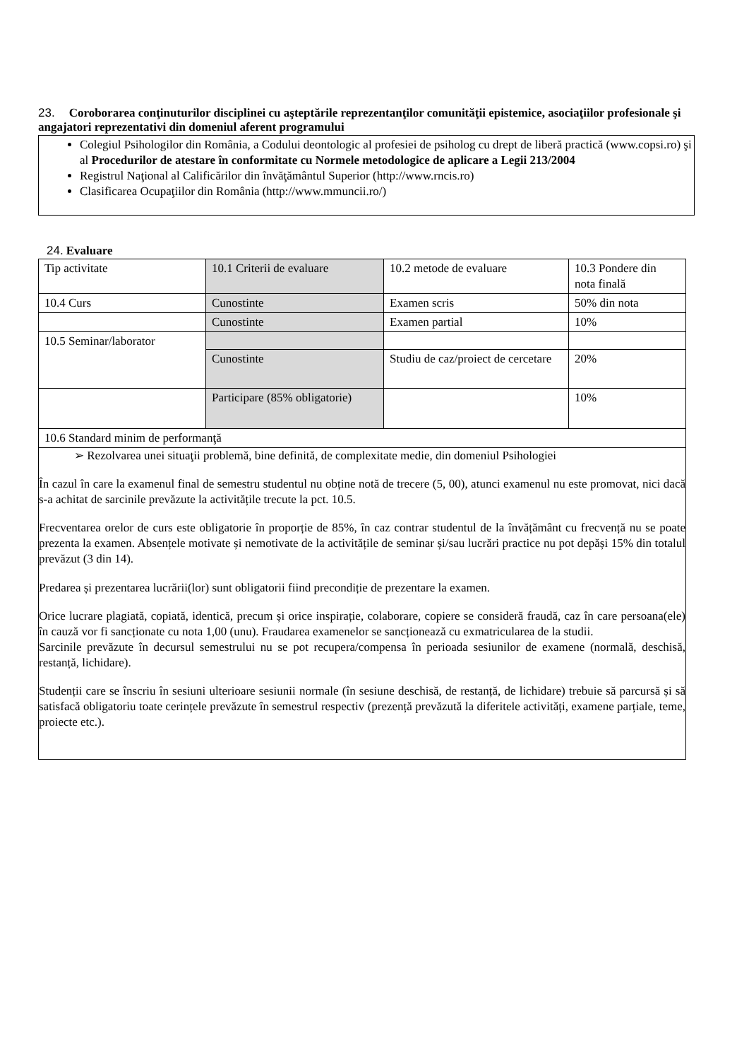23. Coroborarea conţinuturilor disciplinei cu aşteptările reprezentanţilor comunităţii epistemice, asociaţiilor profesionale şi angajatori reprezentativi din domeniul aferent programului
Colegiul Psihologilor din România, a Codului deontologic al profesiei de psiholog cu drept de liberă practică (www.copsi.ro) şi al Procedurilor de atestare în conformitate cu Normele metodologice de aplicare a Legii 213/2004
Registrul Naţional al Calificărilor din învăţământul Superior (http://www.rncis.ro)
Clasificarea Ocupaţiilor din România (http://www.mmuncii.ro/)
24. Evaluare
| Tip activitate | 10.1 Criterii de evaluare | 10.2 metode de evaluare | 10.3 Pondere din nota finală |
| 10.4 Curs | Cunostinte | Examen scris | 50% din nota |
| | Cunostinte | Examen partial | 10% |
| 10.5 Seminar/laborator | | | |
| | Cunostinte | Studiu de caz/proiect de cercetare | 20% |
| | Participare (85% obligatorie) | | 10% |
| 10.6 Standard minim de performanţă | | | |
| ➢ Rezolvarea unei situaţii problemă, bine definită, de complexitate medie, din domeniul Psihologiei În cazul în care la examenul final de semestru studentul nu obține notă de trecere (5, 00), atunci examenul nu este promovat, nici dacă s-a achitat de sarcinile prevăzute la activitățile trecute la pct. 10.5. Frecventarea orelor de curs este obligatorie în proporție de 85%, în caz contrar studentul de la învățământ cu frecvență nu se poate prezenta la examen. Absențele motivate și nemotivate de la activitățile de seminar și/sau lucrări practice nu pot depăși 15% din totalul prevăzut (3 din 14). Predarea și prezentarea lucrării(lor) sunt obligatorii fiind precondiție de prezentare la examen. Orice lucrare plagiată, copiată, identică, precum și orice inspirație, colaborare, copiere se consideră fraudă, caz în care persoana(ele) în cauză vor fi sancționate cu nota 1,00 (unu). Fraudarea examenelor se sancționează cu exmatricularea de la studii. Sarcinile prevăzute în decursul semestrului nu se pot recupera/compensa în perioada sesiunilor de examene (normală, deschisă, restanță, lichidare). Studenții care se înscriu în sesiuni ulterioare sesiunii normale (în sesiune deschisă, de restanță, de lichidare) trebuie să parcursă și să satisfacă obligatoriu toate cerințele prevăzute în semestrul respectiv (prezență prevăzută la diferitele activități, examene parțiale, teme, proiecte etc.). | | | |